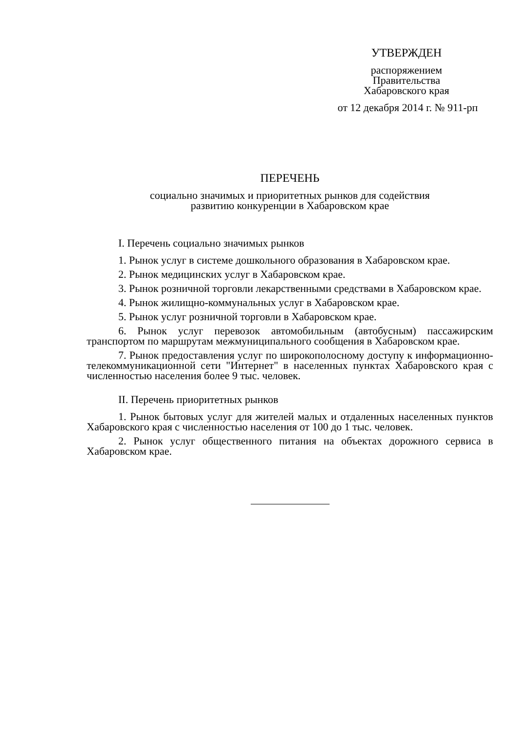УТВЕРЖДЕН
распоряжением
Правительства
Хабаровского края
от 12 декабря 2014 г. № 911-рп
ПЕРЕЧЕНЬ
социально значимых и приоритетных рынков для содействия
развитию конкуренции в Хабаровском крае
I. Перечень социально значимых рынков
1. Рынок услуг в системе дошкольного образования в Хабаровском крае.
2. Рынок медицинских услуг в Хабаровском крае.
3. Рынок розничной торговли лекарственными средствами в Хабаровском крае.
4. Рынок жилищно-коммунальных услуг в Хабаровском крае.
5. Рынок услуг розничной торговли в Хабаровском крае.
6. Рынок услуг перевозок автомобильным (автобусным) пассажирским транспортом по маршрутам межмуниципального сообщения в Хабаровском крае.
7. Рынок предоставления услуг по широкополосному доступу к информационно-телекоммуникационной сети "Интернет" в населенных пунктах Хабаровского края с численностью населения более 9 тыс. человек.
II. Перечень приоритетных рынков
1. Рынок бытовых услуг для жителей малых и отдаленных населенных пунктов Хабаровского края с численностью населения от 100 до 1 тыс. человек.
2. Рынок услуг общественного питания на объектах дорожного сервиса в Хабаровском крае.